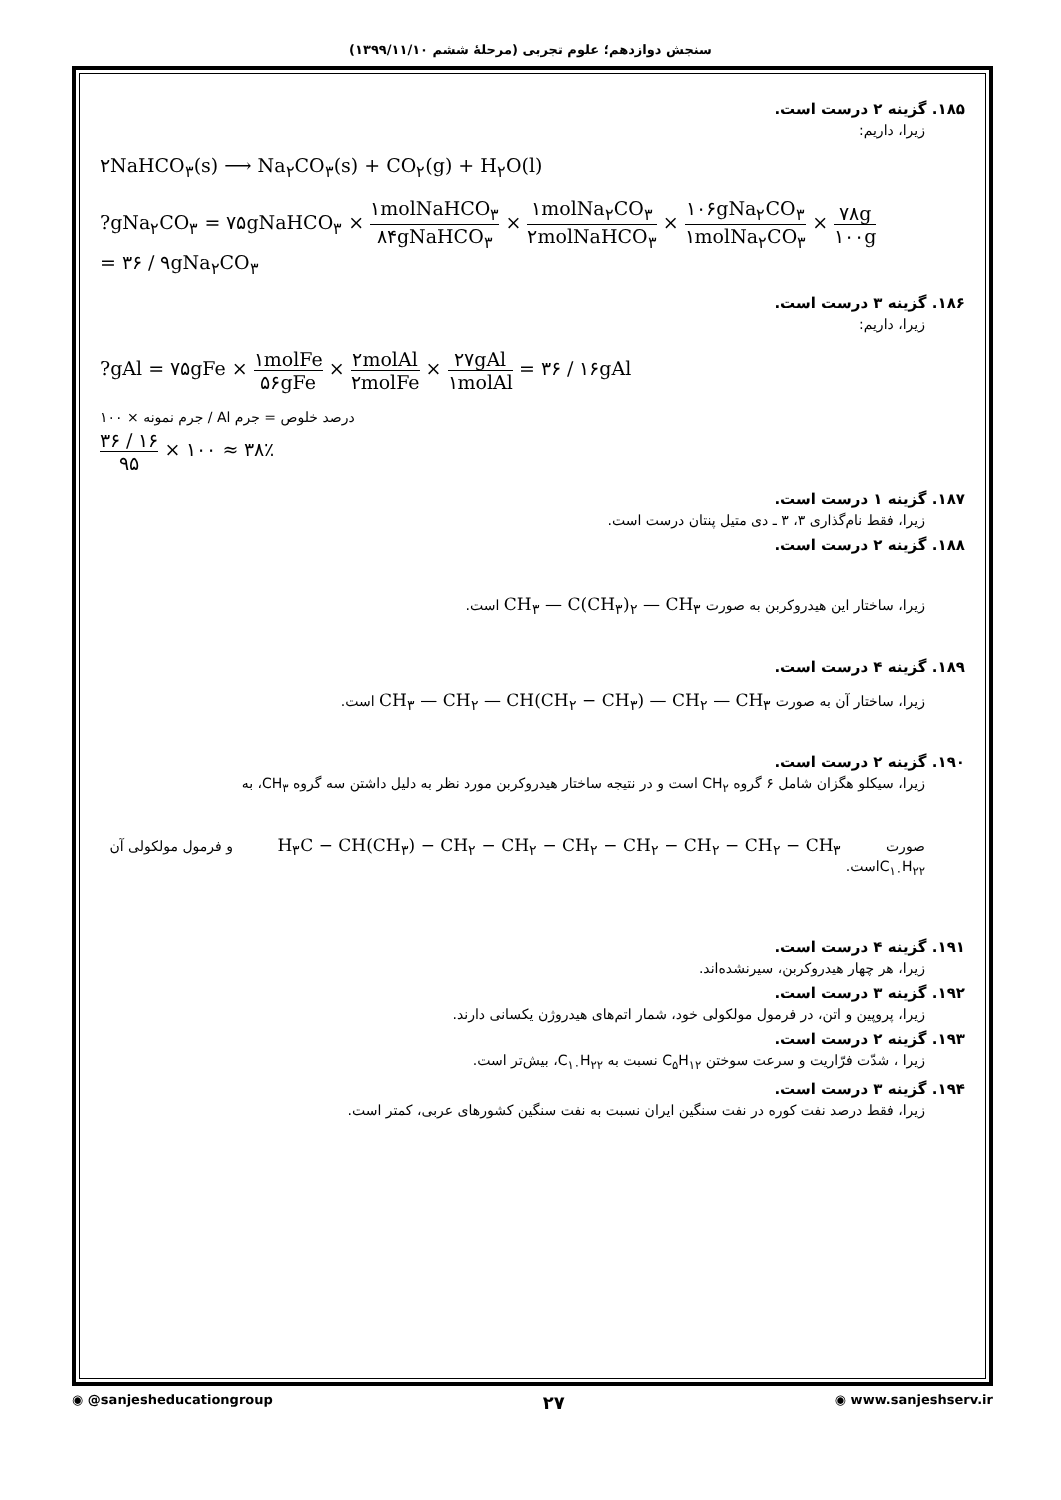سنجش دوازدهم؛ علوم تجربی (مرحلهٔ ششم ۱۳۹۹/۱۱/۱۰)
۱۸۵. گزینه ۲ درست است.
زیرا، داریم:
۲NaHCO<sub>۳</sub>(s) ⟶ Na<sub>۲</sub>CO<sub>۳</sub>(s) + CO<sub>۲</sub>(g) + H<sub>۲</sub>O(l)
?gNa<sub>۲</sub>CO<sub>۳</sub> = ۷۵gNaHCO<sub>۳</sub> × ۱molNaHCO<sub>۳</sub> ۸۴gNaHCO<sub>۳</sub> × ۱molNa<sub>۲</sub>CO<sub>۳</sub> ۲molNaHCO<sub>۳</sub> × ۱۰۶gNa<sub>۲</sub>CO<sub>۳</sub> ۱molNa<sub>۲</sub>CO<sub>۳</sub> × ۷۸g ۱۰۰g
= ۳۶ / ۹gNa<sub>۲</sub>CO<sub>۳</sub>
۱۸۶. گزینه ۳ درست است.
زیرا، داریم:
?gAl = ۷۵gFe × ۱molFe ۵۶gFe × ۲molAl ۲molFe × ۲۷gAl ۱molAl = ۳۶ / ۱۶gAl
درصد خلوص = جرم Al / جرم نمونه × ۱۰۰
۳۶ / ۱۶ ۹۵ × ۱۰۰ ≈ ۳۸٪
۱۸۷. گزینه ۱ درست است.
زیرا، فقط نام‌گذاری ۳، ۳ ـ دی متیل پنتان درست است.
۱۸۸. گزینه ۲ درست است.
زیرا، ساختار این هیدروکربن به صورت CH<sub>۳</sub> — C(CH<sub>۳</sub>)<sub>۲</sub> — CH<sub>۳</sub> است.
۱۸۹. گزینه ۴ درست است.
زیرا، ساختار آن به صورت CH<sub>۳</sub> — CH<sub>۲</sub> — CH(CH<sub>۲</sub> − CH<sub>۳</sub>) — CH<sub>۲</sub> — CH<sub>۳</sub> است.
۱۹۰. گزینه ۲ درست است.
زیرا، سیکلو هگزان شامل ۶ گروه CH<sub>۲</sub> است و در نتیجه ساختار هیدروکربن مورد نظر به دلیل داشتن سه گروه CH<sub>۳</sub>، به
صورت H<sub>۳</sub>C − CH(CH<sub>۳</sub>) − CH<sub>۲</sub> − CH<sub>۲</sub> − CH<sub>۲</sub> − CH<sub>۲</sub> − CH<sub>۲</sub> − CH<sub>۲</sub> − CH<sub>۳</sub> و فرمول مولکولی آن C<sub>۱۰</sub>H<sub>۲۲</sub>است.
۱۹۱. گزینه ۴ درست است.
زیرا، هر چهار هیدروکربن، سیرنشده‌اند.
۱۹۲. گزینه ۳ درست است.
زیرا، پروپین و اتن، در فرمول مولکولی خود، شمار اتم‌های هیدروژن یکسانی دارند.
۱۹۳. گزینه ۲ درست است.
زیرا ، شدّت فرّاریت و سرعت سوختن C<sub>۵</sub>H<sub>۱۲</sub> نسبت به C<sub>۱۰</sub>H<sub>۲۲</sub>، بیش‌تر است.
۱۹۴. گزینه ۳ درست است.
زیرا، فقط درصد نفت کوره در نفت سنگین ایران نسبت به نفت سنگین کشورهای عربی، کمتر است.
◉ @sanjesheducationgroup ۲۷ ◉ www.sanjeshserv.ir